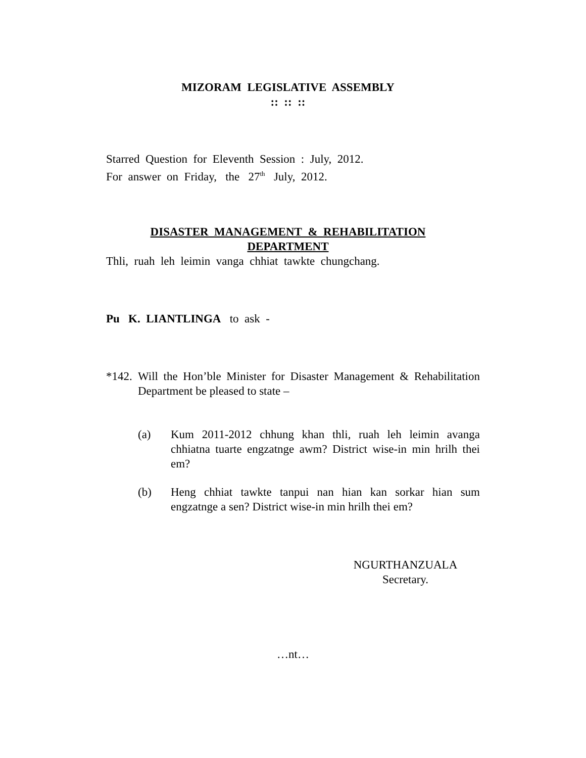MIZORAM LEGISLATIVE ASSEMBLY
:: :: ::
Starred Question for Eleventh Session : July, 2012.
For answer on Friday, the 27<sup>th</sup> July, 2012.
DISASTER MANAGEMENT & REHABILITATION
DEPARTMENT
Thli, ruah leh leimin vanga chhiat tawkte chungchang.
Pu K. LIANTLINGA to ask -
*142.
Will the Hon’ble Minister for Disaster Management & Rehabilitation Department be pleased to state –
(a) Kum 2011-2012 chhung khan thli, ruah leh leimin avanga chhiatna tuarte engzatnge awm? District wise-in min hrilh thei em?
(b) Heng chhiat tawkte tanpui nan hian kan sorkar hian sum engzatnge a sen? District wise-in min hrilh thei em?
NGURTHANZUALA
Secretary.
…nt…